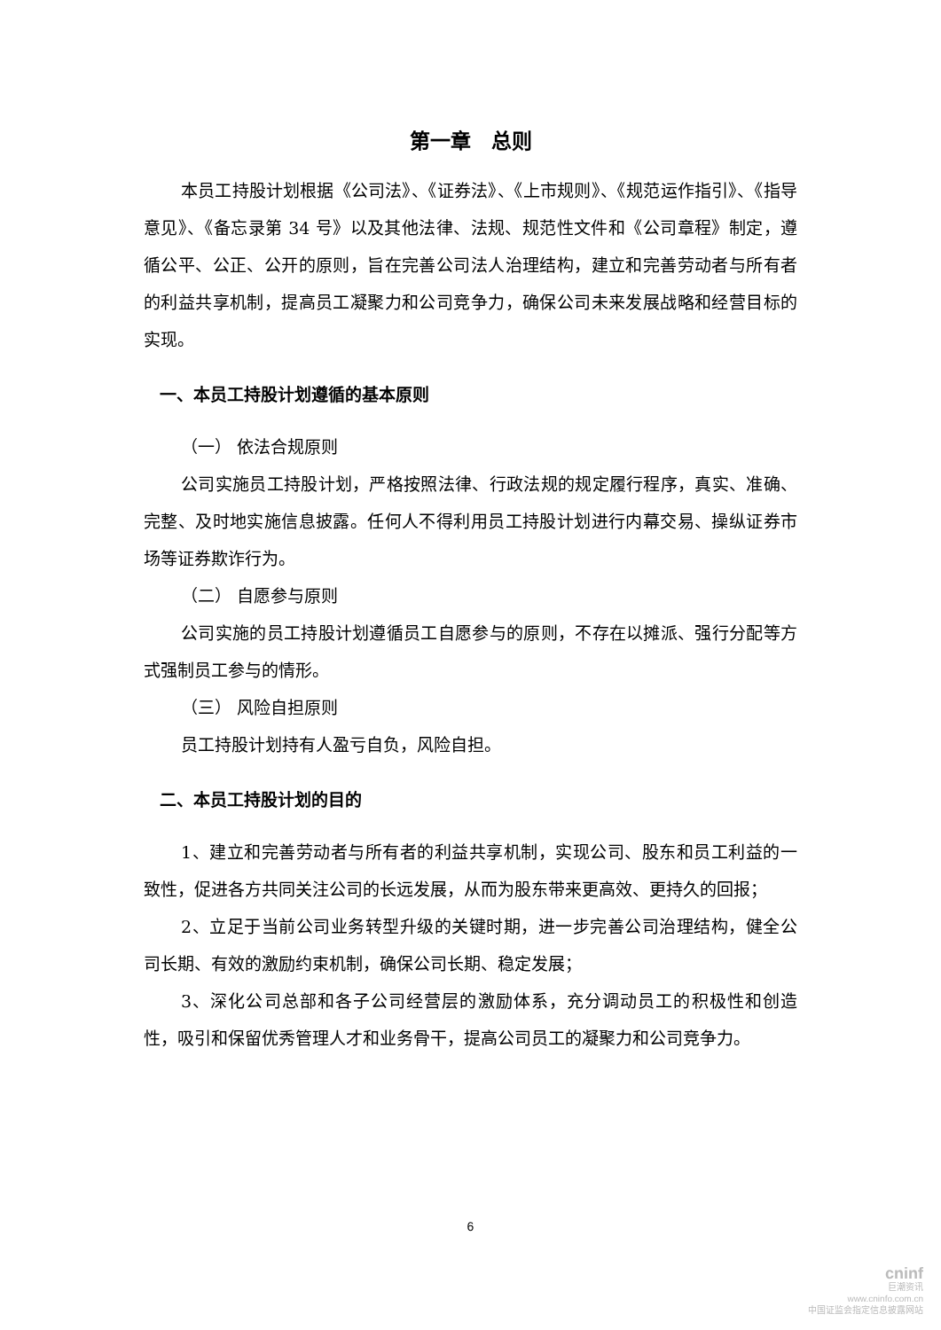第一章　总则
本员工持股计划根据《公司法》、《证券法》、《上市规则》、《规范运作指引》、《指导意见》、《备忘录第 34 号》以及其他法律、法规、规范性文件和《公司章程》制定，遵循公平、公正、公开的原则，旨在完善公司法人治理结构，建立和完善劳动者与所有者的利益共享机制，提高员工凝聚力和公司竞争力，确保公司未来发展战略和经营目标的实现。
一、本员工持股计划遵循的基本原则
（一） 依法合规原则
公司实施员工持股计划，严格按照法律、行政法规的规定履行程序，真实、准确、完整、及时地实施信息披露。任何人不得利用员工持股计划进行内幕交易、操纵证券市场等证券欺诈行为。
（二） 自愿参与原则
公司实施的员工持股计划遵循员工自愿参与的原则，不存在以摊派、强行分配等方式强制员工参与的情形。
（三） 风险自担原则
员工持股计划持有人盈亏自负，风险自担。
二、本员工持股计划的目的
1、建立和完善劳动者与所有者的利益共享机制，实现公司、股东和员工利益的一致性，促进各方共同关注公司的长远发展，从而为股东带来更高效、更持久的回报；
2、立足于当前公司业务转型升级的关键时期，进一步完善公司治理结构，健全公司长期、有效的激励约束机制，确保公司长期、稳定发展；
3、深化公司总部和各子公司经营层的激励体系，充分调动员工的积极性和创造性，吸引和保留优秀管理人才和业务骨干，提高公司员工的凝聚力和公司竞争力。
6
cninf
巨潮资讯
www.cninfo.com.cn
中国证监会指定信息披露网站